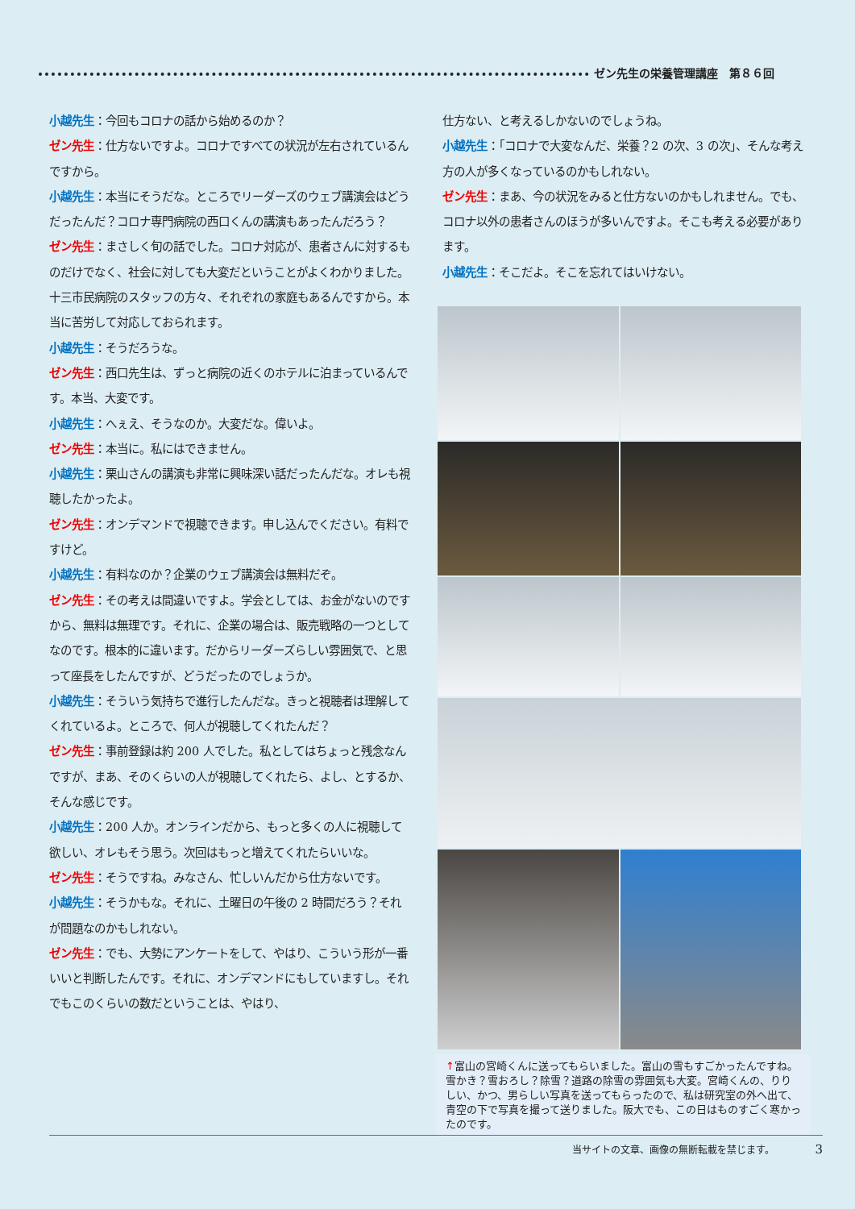ゼン先生の栄養管理講座　第８６回
小越先生：今回もコロナの話から始めるのか？
ゼン先生：仕方ないですよ。コロナですべての状況が左右されているんですから。
小越先生：本当にそうだな。ところでリーダーズのウェブ講演会はどうだったんだ？コロナ専門病院の西口くんの講演もあったんだろう？
ゼン先生：まさしく旬の話でした。コロナ対応が、患者さんに対するものだけでなく、社会に対しても大変だということがよくわかりました。十三市民病院のスタッフの方々、それぞれの家庭もあるんですから。本当に苦労して対応しておられます。
小越先生：そうだろうな。
ゼン先生：西口先生は、ずっと病院の近くのホテルに泊まっているんです。本当、大変です。
小越先生：へぇえ、そうなのか。大変だな。偉いよ。
ゼン先生：本当に。私にはできません。
小越先生：栗山さんの講演も非常に興味深い話だったんだな。オレも視聴したかったよ。
ゼン先生：オンデマンドで視聴できます。申し込んでください。有料ですけど。
小越先生：有料なのか？企業のウェブ講演会は無料だぞ。
ゼン先生：その考えは間違いですよ。学会としては、お金がないのですから、無料は無理です。それに、企業の場合は、販売戦略の一つとしてなのです。根本的に違います。だからリーダーズらしい雰囲気で、と思って座長をしたんですが、どうだったのでしょうか。
小越先生：そういう気持ちで進行したんだな。きっと視聴者は理解してくれているよ。ところで、何人が視聴してくれたんだ？
ゼン先生：事前登録は約 200 人でした。私としてはちょっと残念なんですが、まあ、そのくらいの人が視聴してくれたら、よし、とするか、そんな感じです。
小越先生：200 人か。オンラインだから、もっと多くの人に視聴して欲しい、オレもそう思う。次回はもっと増えてくれたらいいな。
ゼン先生：そうですね。みなさん、忙しいんだから仕方ないです。
小越先生：そうかもな。それに、土曜日の午後の 2 時間だろう？それが問題なのかもしれない。
ゼン先生：でも、大勢にアンケートをして、やはり、こういう形が一番いいと判断したんです。それに、オンデマンドにもしていますし。それでもこのくらいの数だということは、やはり、
仕方ない、と考えるしかないのでしょうね。
小越先生：「コロナで大変なんだ、栄養？2 の次、3 の次」、そんな考え方の人が多くなっているのかもしれない。
ゼン先生：まあ、今の状況をみると仕方ないのかもしれません。でも、コロナ以外の患者さんのほうが多いんですよ。そこも考える必要があります。
小越先生：そこだよ。そこを忘れてはいけない。
↑富山の宮崎くんに送ってもらいました。富山の雪もすごかったんですね。雪かき？雪おろし？除雪？道路の除雪の雰囲気も大変。宮崎くんの、りりしい、かつ、男らしい写真を送ってもらったので、私は研究室の外へ出て、青空の下で写真を撮って送りました。阪大でも、この日はものすごく寒かったのです。
当サイトの文章、画像の無断転載を禁じます。 3